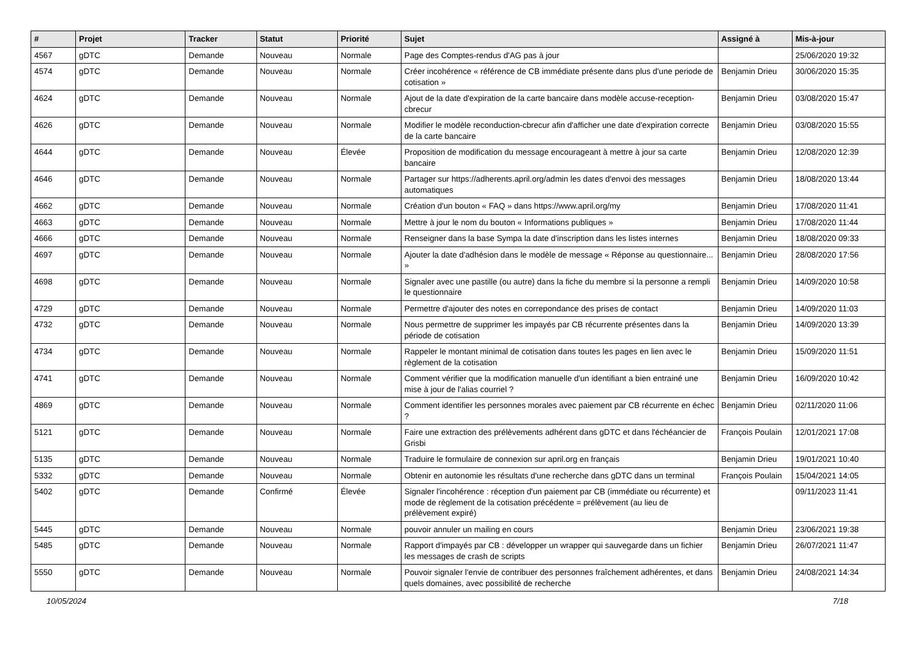| # | Projet | Tracker | Statut | Priorité | Sujet | Assigné à | Mis-à-jour |
| --- | --- | --- | --- | --- | --- | --- | --- |
| 4567 | gDTC | Demande | Nouveau | Normale | Page des Comptes-rendus d'AG pas à jour | | 25/06/2020 19:32 |
| 4574 | gDTC | Demande | Nouveau | Normale | Créer incohérence « référence de CB immédiate présente dans plus d'une periode de cotisation » | Benjamin Drieu | 30/06/2020 15:35 |
| 4624 | gDTC | Demande | Nouveau | Normale | Ajout de la date d'expiration de la carte bancaire dans modèle accuse-reception-cbrecur | Benjamin Drieu | 03/08/2020 15:47 |
| 4626 | gDTC | Demande | Nouveau | Normale | Modifier le modèle reconduction-cbrecur afin d'afficher une date d'expiration correcte de la carte bancaire | Benjamin Drieu | 03/08/2020 15:55 |
| 4644 | gDTC | Demande | Nouveau | Élevée | Proposition de modification du message encourageant à mettre à jour sa carte bancaire | Benjamin Drieu | 12/08/2020 12:39 |
| 4646 | gDTC | Demande | Nouveau | Normale | Partager sur https://adherents.april.org/admin les dates d'envoi des messages automatiques | Benjamin Drieu | 18/08/2020 13:44 |
| 4662 | gDTC | Demande | Nouveau | Normale | Création d'un bouton « FAQ » dans https://www.april.org/my | Benjamin Drieu | 17/08/2020 11:41 |
| 4663 | gDTC | Demande | Nouveau | Normale | Mettre à jour le nom du bouton « Informations publiques » | Benjamin Drieu | 17/08/2020 11:44 |
| 4666 | gDTC | Demande | Nouveau | Normale | Renseigner dans la base Sympa la date d'inscription dans les listes internes | Benjamin Drieu | 18/08/2020 09:33 |
| 4697 | gDTC | Demande | Nouveau | Normale | Ajouter la date d'adhésion dans le modèle de message « Réponse au questionnaire... » | Benjamin Drieu | 28/08/2020 17:56 |
| 4698 | gDTC | Demande | Nouveau | Normale | Signaler avec une pastille (ou autre) dans la fiche du membre si la personne a rempli le questionnaire | Benjamin Drieu | 14/09/2020 10:58 |
| 4729 | gDTC | Demande | Nouveau | Normale | Permettre d'ajouter des notes en correpondance des prises de contact | Benjamin Drieu | 14/09/2020 11:03 |
| 4732 | gDTC | Demande | Nouveau | Normale | Nous permettre de supprimer les impayés par CB récurrente présentes dans la période de cotisation | Benjamin Drieu | 14/09/2020 13:39 |
| 4734 | gDTC | Demande | Nouveau | Normale | Rappeler le montant minimal de cotisation dans toutes les pages en lien avec le règlement de la cotisation | Benjamin Drieu | 15/09/2020 11:51 |
| 4741 | gDTC | Demande | Nouveau | Normale | Comment vérifier que la modification manuelle d'un identifiant a bien entrainé une mise à jour de l'alias courriel ? | Benjamin Drieu | 16/09/2020 10:42 |
| 4869 | gDTC | Demande | Nouveau | Normale | Comment identifier les personnes morales avec paiement par CB récurrente en échec ? | Benjamin Drieu | 02/11/2020 11:06 |
| 5121 | gDTC | Demande | Nouveau | Normale | Faire une extraction des prélèvements adhérent dans gDTC et dans l'échéancier de Grisbi | François Poulain | 12/01/2021 17:08 |
| 5135 | gDTC | Demande | Nouveau | Normale | Traduire le formulaire de connexion sur april.org en français | Benjamin Drieu | 19/01/2021 10:40 |
| 5332 | gDTC | Demande | Nouveau | Normale | Obtenir en autonomie les résultats d'une recherche dans gDTC dans un terminal | François Poulain | 15/04/2021 14:05 |
| 5402 | gDTC | Demande | Confirmé | Élevée | Signaler l'incohérence : réception d'un paiement par CB (immédiate ou récurrente) et mode de règlement de la cotisation précédente = prélèvement (au lieu de prélèvement expiré) | | 09/11/2023 11:41 |
| 5445 | gDTC | Demande | Nouveau | Normale | pouvoir annuler un mailing en cours | Benjamin Drieu | 23/06/2021 19:38 |
| 5485 | gDTC | Demande | Nouveau | Normale | Rapport d'impayés par CB : développer un wrapper qui sauvegarde dans un fichier les messages de crash de scripts | Benjamin Drieu | 26/07/2021 11:47 |
| 5550 | gDTC | Demande | Nouveau | Normale | Pouvoir signaler l'envie de contribuer des personnes fraîchement adhérentes, et dans quels domaines, avec possibilité de recherche | Benjamin Drieu | 24/08/2021 14:34 |
10/05/2024 7/18